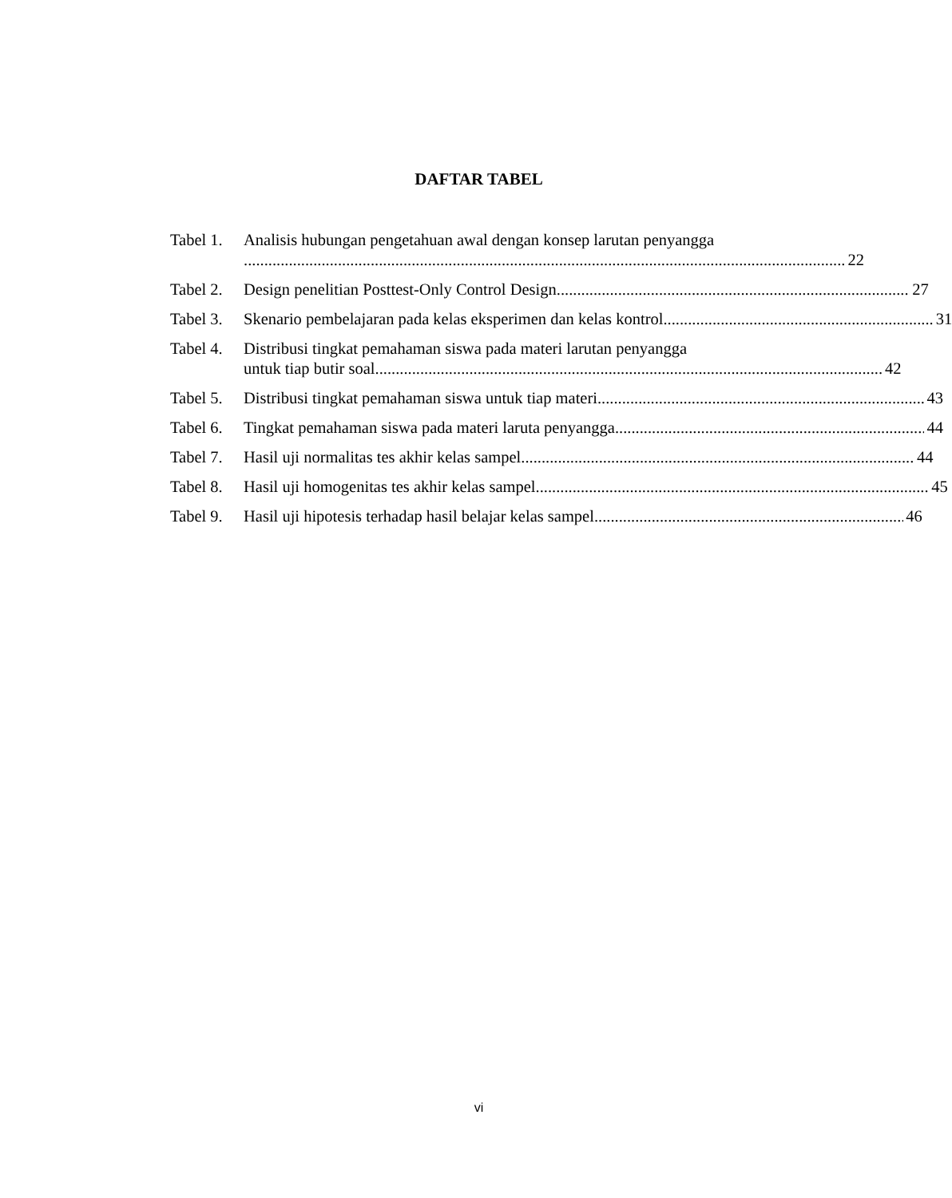DAFTAR TABEL
Tabel 1.
Analisis hubungan pengetahuan awal dengan konsep larutan penyangga
22
Tabel 2.
Design penelitian Posttest-Only Control Design 27
Tabel 3.
Skenario pembelajaran pada kelas eksperimen dan kelas kontrol 31
Tabel 4.
Distribusi tingkat pemahaman siswa pada materi larutan penyangga
untuk tiap butir soal 42
Tabel 5.
Distribusi tingkat pemahaman siswa untuk tiap materi 43
Tabel 6.
Tingkat pemahaman siswa pada materi laruta penyangga 44
Tabel 7.
Hasil uji normalitas tes akhir kelas sampel 44
Tabel 8.
Hasil uji homogenitas tes akhir kelas sampel 45
Tabel 9.
Hasil uji hipotesis terhadap hasil belajar kelas sampel 46
vi